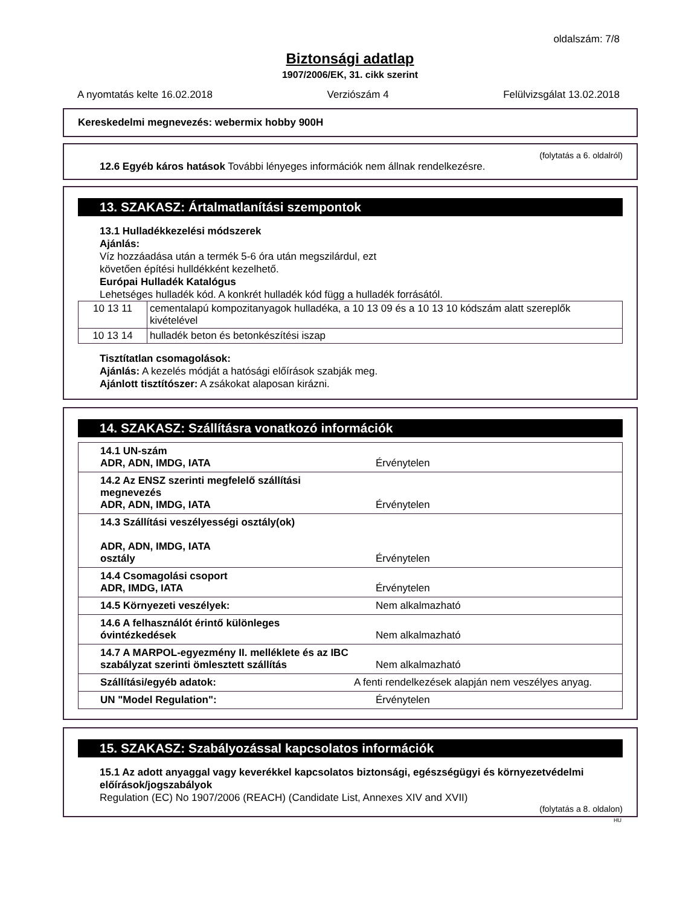oldalszám: 7/8
Biztonsági adatlap
1907/2006/EK, 31. cikk szerint
A nyomtatás kelte 16.02.2018 Verziószám 4 Felülvizsgálat 13.02.2018
Kereskedelmi megnevezés: webermix hobby 900H
(folytatás a 6. oldalról)
12.6 Egyéb káros hatások További lényeges információk nem állnak rendelkezésre.
13. SZAKASZ: Ártalmatlanítási szempontok
13.1 Hulladékkezelési módszerek
Ajánlás:
Víz hozzáadása után a termék 5-6 óra után megszilárdul, ezt
követően építési hulldékként kezelhető.
Európai Hulladék Katalógus
Lehetséges hulladék kód. A konkrét hulladék kód függ a hulladék forrásától.
| 10 13 11 | cementalapú kompozitanyagok hulladéka, a 10 13 09 és a 10 13 10 kódszám alatt szereplők kivételével |
| 10 13 14 | hulladék beton és betonkészítési iszap |
Tisztítatlan csomagolások:
Ajánlás: A kezelés módját a hatósági előírások szabják meg.
Ajánlott tisztítószer: A zsákokat alaposan kirázni.
14. SZAKASZ: Szállításra vonatkozó információk
| 14.1 UN-szám ADR, ADN, IMDG, IATA | Érvénytelen |
| 14.2 Az ENSZ szerinti megfelelő szállítási megnevezés ADR, ADN, IMDG, IATA | Érvénytelen |
| 14.3 Szállítási veszélyességi osztály(ok) ADR, ADN, IMDG, IATA osztály | Érvénytelen |
| 14.4 Csomagolási csoport ADR, IMDG, IATA | Érvénytelen |
| 14.5 Környezeti veszélyek: | Nem alkalmazható |
| 14.6 A felhasználót érintő különleges óvintézkedések | Nem alkalmazható |
| 14.7 A MARPOL-egyezmény II. melléklete és az IBC szabályzat szerinti ömlesztett szállítás | Nem alkalmazható |
| Szállítási/egyéb adatok: | A fenti rendelkezések alapján nem veszélyes anyag. |
| UN "Model Regulation": | Érvénytelen |
15. SZAKASZ: Szabályozással kapcsolatos információk
15.1 Az adott anyaggal vagy keverékkel kapcsolatos biztonsági, egészségügyi és környezetvédelmi előírások/jogszabályok
Regulation (EC) No 1907/2006 (REACH) (Candidate List, Annexes XIV and XVII)
(folytatás a 8. oldalon)
HU